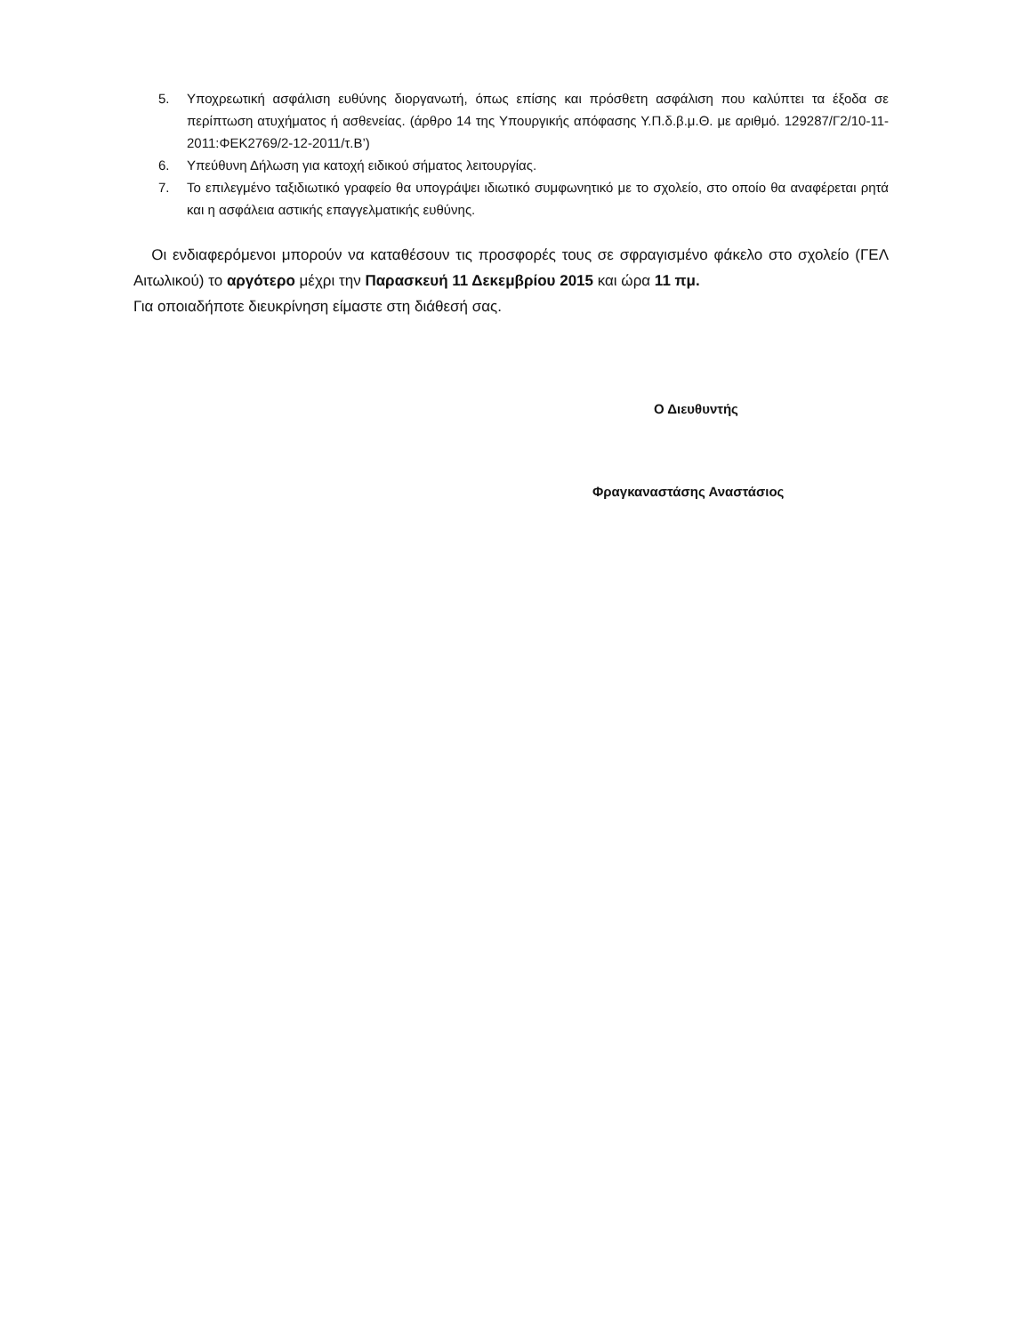5. Υποχρεωτική ασφάλιση ευθύνης διοργανωτή, όπως επίσης και πρόσθετη ασφάλιση που καλύπτει τα έξοδα σε περίπτωση ατυχήματος ή ασθενείας. (άρθρο 14 της Υπουργικής απόφασης Υ.Π.δ.β.μ.Θ. με αριθμό. 129287/Γ2/10-11-2011:ΦΕΚ2769/2-12-2011/τ.Β’)
6. Υπεύθυνη Δήλωση για κατοχή ειδικού σήματος λειτουργίας.
7. Το επιλεγμένο ταξιδιωτικό γραφείο θα υπογράψει ιδιωτικό συμφωνητικό με το σχολείο, στο οποίο θα αναφέρεται ρητά και η ασφάλεια αστικής επαγγελματικής ευθύνης.
Οι ενδιαφερόμενοι μπορούν να καταθέσουν τις προσφορές τους σε σφραγισμένο φάκελο στο σχολείο (ΓΕΛ Αιτωλικού) το αργότερο μέχρι την Παρασκευή 11 Δεκεμβρίου 2015 και ώρα 11 πμ.
Για οποιαδήποτε διευκρίνηση είμαστε στη διάθεσή σας.
Ο Διευθυντής
Φραγκαναστάσης Αναστάσιος